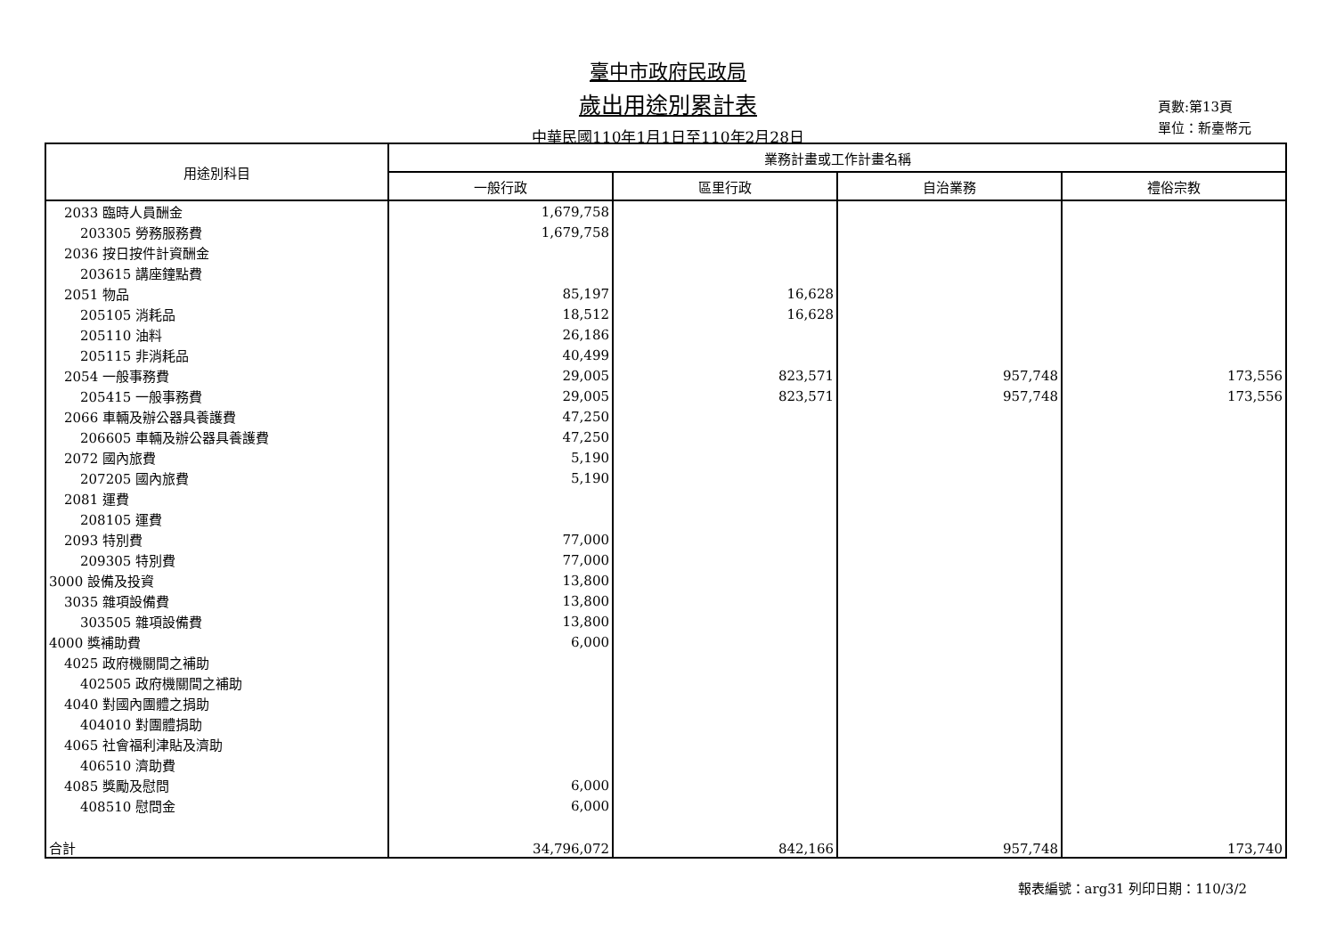臺中市政府民政局
歲出用途別累計表
中華民國110年1月1日至110年2月28日
頁數:第13頁
單位：新臺幣元
| 用途別科目 | 業務計畫或工作計畫名稱 | | | |
| --- | --- | --- | --- | --- |
| | 一般行政 | 區里行政 | 自治業務 | 禮俗宗教 |
| 2033 臨時人員酬金 | 1,679,758 | | | |
| 203305 勞務服務費 | 1,679,758 | | | |
| 2036 按日按件計資酬金 | | | | |
| 203615 講座鐘點費 | | | | |
| 2051 物品 | 85,197 | 16,628 | | |
| 205105 消耗品 | 18,512 | 16,628 | | |
| 205110 油料 | 26,186 | | | |
| 205115 非消耗品 | 40,499 | | | |
| 2054 一般事務費 | 29,005 | 823,571 | 957,748 | 173,556 |
| 205415 一般事務費 | 29,005 | 823,571 | 957,748 | 173,556 |
| 2066 車輛及辦公器具養護費 | 47,250 | | | |
| 206605 車輛及辦公器具養護費 | 47,250 | | | |
| 2072 國內旅費 | 5,190 | | | |
| 207205 國內旅費 | 5,190 | | | |
| 2081 運費 | | | | |
| 208105 運費 | | | | |
| 2093 特別費 | 77,000 | | | |
| 209305 特別費 | 77,000 | | | |
| 3000 設備及投資 | 13,800 | | | |
| 3035 雜項設備費 | 13,800 | | | |
| 303505 雜項設備費 | 13,800 | | | |
| 4000 獎補助費 | 6,000 | | | |
| 4025 政府機關間之補助 | | | | |
| 402505 政府機關間之補助 | | | | |
| 4040 對國內團體之捐助 | | | | |
| 404010 對團體捐助 | | | | |
| 4065 社會福利津貼及濟助 | | | | |
| 406510 濟助費 | | | | |
| 4085 獎勵及慰問 | 6,000 | | | |
| 408510 慰問金 | 6,000 | | | |
| 合計 | 34,796,072 | 842,166 | 957,748 | 173,740 |
報表編號：arg31 列印日期：110/3/2